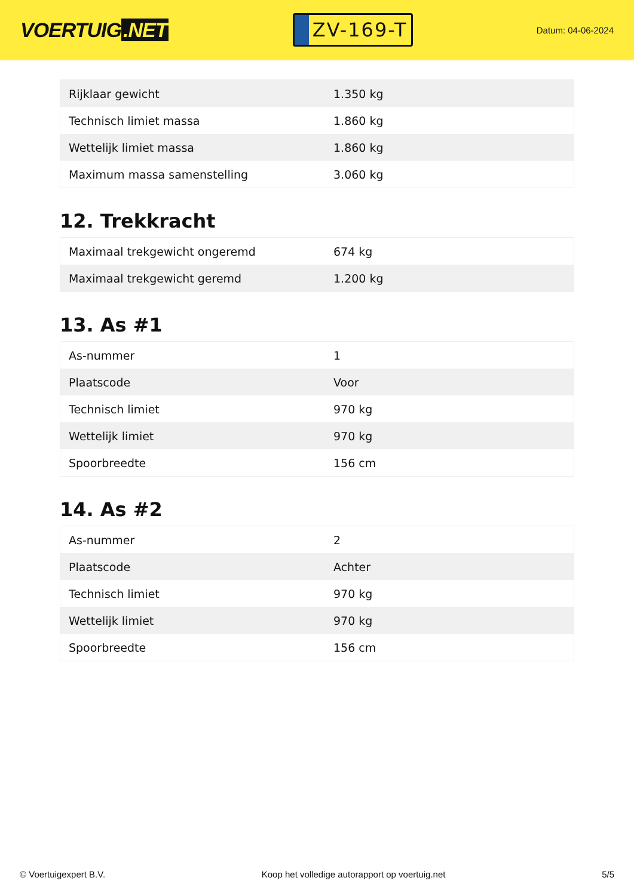VOERTUIG.NET
ZV-169-T
Datum: 04-06-2024
| Rijklaar gewicht | 1.350 kg |
| Technisch limiet massa | 1.860 kg |
| Wettelijk limiet massa | 1.860 kg |
| Maximum massa samenstelling | 3.060 kg |
12. Trekkracht
| Maximaal trekgewicht ongeremd | 674 kg |
| Maximaal trekgewicht geremd | 1.200 kg |
13. As #1
| As-nummer | 1 |
| Plaatscode | Voor |
| Technisch limiet | 970 kg |
| Wettelijk limiet | 970 kg |
| Spoorbreedte | 156 cm |
14. As #2
| As-nummer | 2 |
| Plaatscode | Achter |
| Technisch limiet | 970 kg |
| Wettelijk limiet | 970 kg |
| Spoorbreedte | 156 cm |
© Voertuigexpert B.V. Koop het volledige autorapport op voertuig.net 5/5